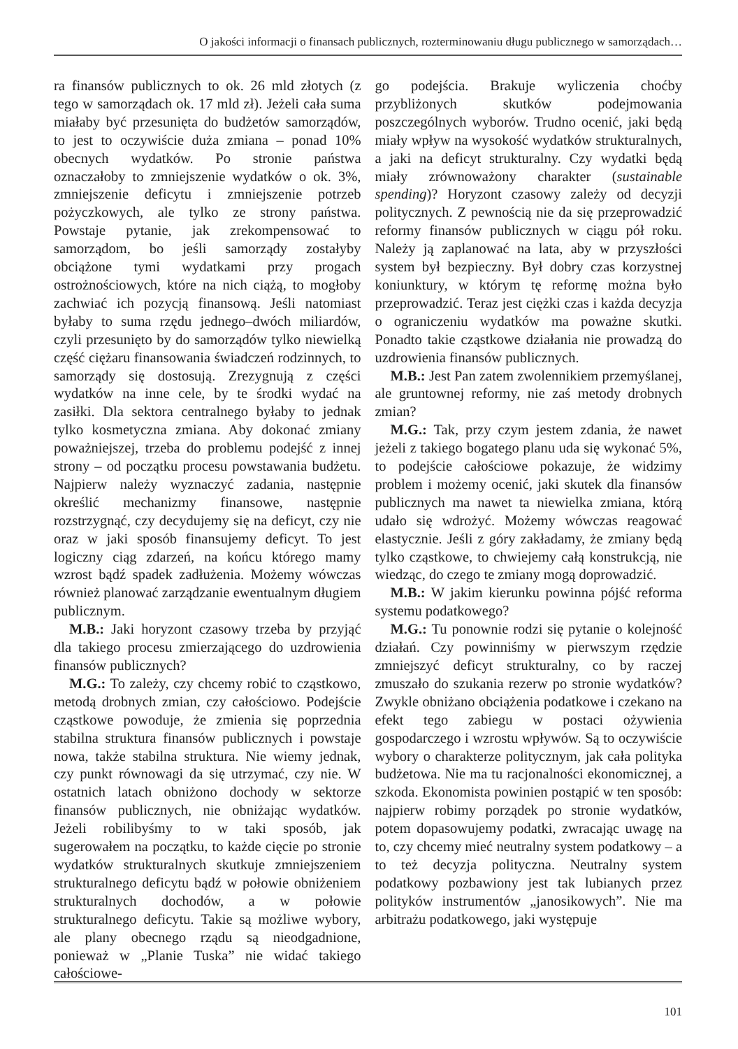O jakości informacji o finansach publicznych, rozterminowaniu długu publicznego w samorządach…
ra finansów publicznych to ok. 26 mld złotych (z tego w samorządach ok. 17 mld zł). Jeżeli cała suma miałaby być przesunięta do budżetów samorządów, to jest to oczywiście duża zmiana – ponad 10% obecnych wydatków. Po stronie państwa oznaczałoby to zmniejszenie wydatków o ok. 3%, zmniejszenie deficytu i zmniejszenie potrzeb pożyczkowych, ale tylko ze strony państwa. Powstaje pytanie, jak zrekompensować to samorządom, bo jeśli samorządy zostałyby obciążone tymi wydatkami przy progach ostrożnościowych, które na nich ciążą, to mogłoby zachwiać ich pozycją finansową. Jeśli natomiast byłaby to suma rzędu jednego–dwóch miliardów, czyli przesunięto by do samorządów tylko niewielką część ciężaru finansowania świadczeń rodzinnych, to samorządy się dostosują. Zrezygnują z części wydatków na inne cele, by te środki wydać na zasiłki. Dla sektora centralnego byłaby to jednak tylko kosmetyczna zmiana. Aby dokonać zmiany poważniejszej, trzeba do problemu podejść z innej strony – od początku procesu powstawania budżetu. Najpierw należy wyznaczyć zadania, następnie określić mechanizmy finansowe, następnie rozstrzygnąć, czy decydujemy się na deficyt, czy nie oraz w jaki sposób finansujemy deficyt. To jest logiczny ciąg zdarzeń, na końcu którego mamy wzrost bądź spadek zadłużenia. Możemy wówczas również planować zarządzanie ewentualnym długiem publicznym.
M.B.: Jaki horyzont czasowy trzeba by przyjąć dla takiego procesu zmierzającego do uzdrowienia finansów publicznych?
M.G.: To zależy, czy chcemy robić to cząstkowo, metodą drobnych zmian, czy całościowo. Podejście cząstkowe powoduje, że zmienia się poprzednia stabilna struktura finansów publicznych i powstaje nowa, także stabilna struktura. Nie wiemy jednak, czy punkt równowagi da się utrzymać, czy nie. W ostatnich latach obniżono dochody w sektorze finansów publicznych, nie obniżając wydatków. Jeżeli robilibyśmy to w taki sposób, jak sugerowałem na początku, to każde cięcie po stronie wydatków strukturalnych skutkuje zmniejszeniem strukturalnego deficytu bądź w połowie obniżeniem strukturalnych dochodów, a w połowie strukturalnego deficytu. Takie są możliwe wybory, ale plany obecnego rządu są nieodgadnione, ponieważ w „Planie Tuska” nie widać takiego całościowe-
go podejścia. Brakuje wyliczenia choćby przybliżonych skutków podejmowania poszczególnych wyborów. Trudno ocenić, jaki będą miały wpływ na wysokość wydatków strukturalnych, a jaki na deficyt strukturalny. Czy wydatki będą miały zrównoważony charakter (sustainable spending)? Horyzont czasowy zależy od decyzji politycznych. Z pewnością nie da się przeprowadzić reformy finansów publicznych w ciągu pół roku. Należy ją zaplanować na lata, aby w przyszłości system był bezpieczny. Był dobry czas korzystnej koniunktury, w którym tę reformę można było przeprowadzić. Teraz jest ciężki czas i każda decyzja o ograniczeniu wydatków ma poważne skutki. Ponadto takie cząstkowe działania nie prowadzą do uzdrowienia finansów publicznych.
M.B.: Jest Pan zatem zwolennikiem przemyślanej, ale gruntownej reformy, nie zaś metody drobnych zmian?
M.G.: Tak, przy czym jestem zdania, że nawet jeżeli z takiego bogatego planu uda się wykonać 5%, to podejście całościowe pokazuje, że widzimy problem i możemy ocenić, jaki skutek dla finansów publicznych ma nawet ta niewielka zmiana, którą udało się wdrożyć. Możemy wówczas reagować elastycznie. Jeśli z góry zakładamy, że zmiany będą tylko cząstkowe, to chwiejemy całą konstrukcją, nie wiedząc, do czego te zmiany mogą doprowadzić.
M.B.: W jakim kierunku powinna pójść reforma systemu podatkowego?
M.G.: Tu ponownie rodzi się pytanie o kolejność działań. Czy powinniśmy w pierwszym rzędzie zmniejszyć deficyt strukturalny, co by raczej zmuszało do szukania rezerw po stronie wydatków? Zwykle obniżano obciążenia podatkowe i czekano na efekt tego zabiegu w postaci ożywienia gospodarczego i wzrostu wpływów. Są to oczywiście wybory o charakterze politycznym, jak cała polityka budżetowa. Nie ma tu racjonalności ekonomicznej, a szkoda. Ekonomista powinien postąpić w ten sposób: najpierw robimy porządek po stronie wydatków, potem dopasowujemy podatki, zwracając uwagę na to, czy chcemy mieć neutralny system podatkowy – a to też decyzja polityczna. Neutralny system podatkowy pozbawiony jest tak lubianych przez polityków instrumentów „janosikowych”. Nie ma arbitrażu podatkowego, jaki występuje
101